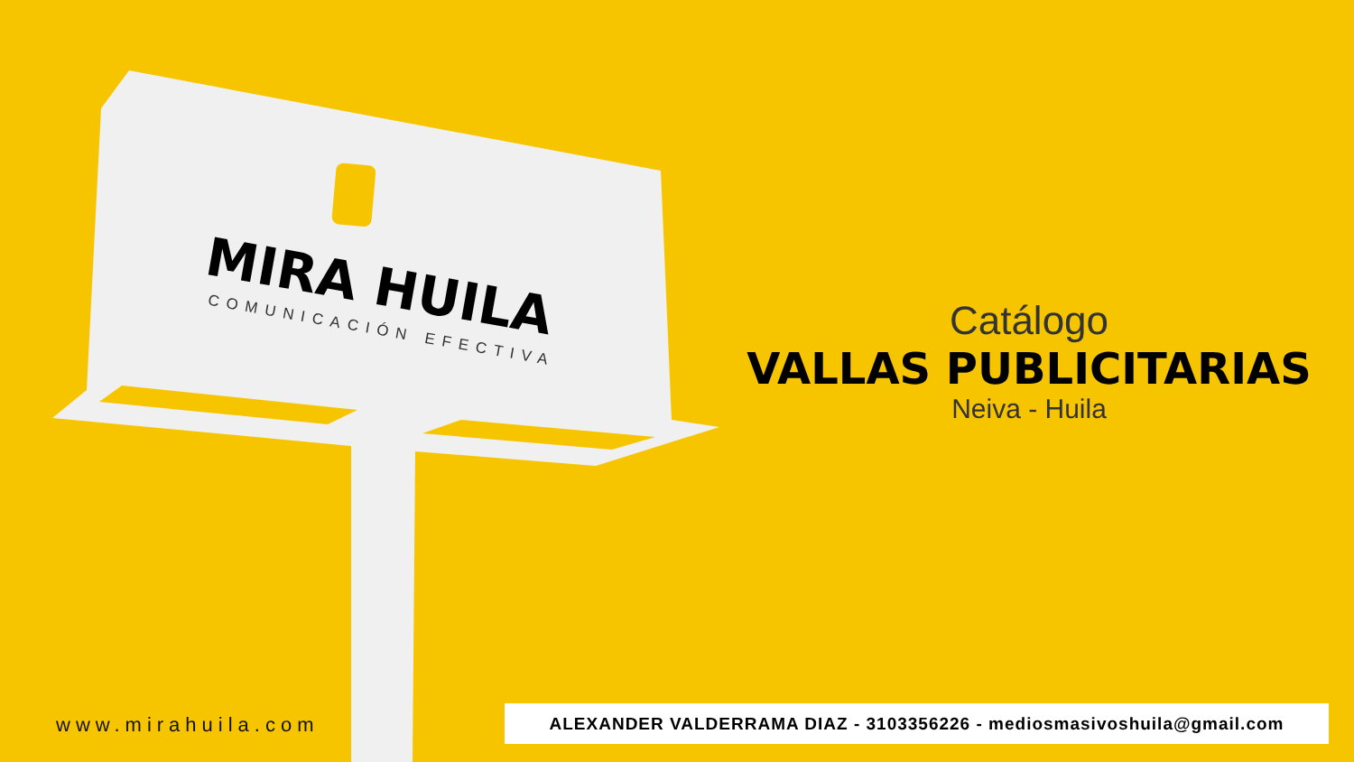MIRA HUILA
COMUNICACIÓN EFECTIVA
Catálogo
VALLAS PUBLICITARIAS
Neiva - Huila
www.mirahuila.com ALEXANDER VALDERRAMA DIAZ - 3103356226 - mediosmasivoshuila@gmail.com